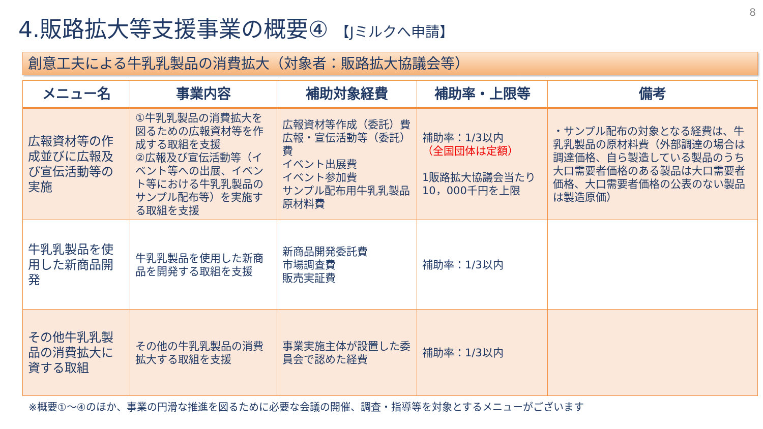8
4.販路拡大等支援事業の概要④ 【Jミルクへ申請】
創意工夫による牛乳乳製品の消費拡大（対象者：販路拡大協議会等）
| メニュー名 | 事業内容 | 補助対象経費 | 補助率・上限等 | 備考 |
| --- | --- | --- | --- | --- |
| 広報資材等の作成並びに広報及び宣伝活動等の実施 | ①牛乳乳製品の消費拡大を図るための広報資材等を作成する取組を支援 ②広報及び宣伝活動等（イベント等への出展、イベント等における牛乳乳製品のサンプル配布等）を実施する取組を支援 | 広報資材等作成（委託）費 広報・宣伝活動等（委託）費 イベント出展費 イベント参加費 サンプル配布用牛乳乳製品原材料費 | 補助率：1/3以内 （全国団体は定額） 1販路拡大協議会当たり 10，000千円を上限 | ・サンプル配布の対象となる経費は、牛乳乳製品の原材料費（外部調達の場合は調達価格、自ら製造している製品のうち大口需要者価格のある製品は大口需要者価格、大口需要者価格の公表のない製品は製造原価） |
| 牛乳乳製品を使用した新商品開発 | 牛乳乳製品を使用した新商品を開発する取組を支援 | 新商品開発委託費 市場調査費 販売実証費 | 補助率：1/3以内 | |
| その他牛乳乳製品の消費拡大に資する取組 | その他の牛乳乳製品の消費拡大する取組を支援 | 事業実施主体が設置した委員会で認めた経費 | 補助率：1/3以内 | |
※概要①～④のほか、事業の円滑な推進を図るために必要な会議の開催、調査・指導等を対象とするメニューがございます